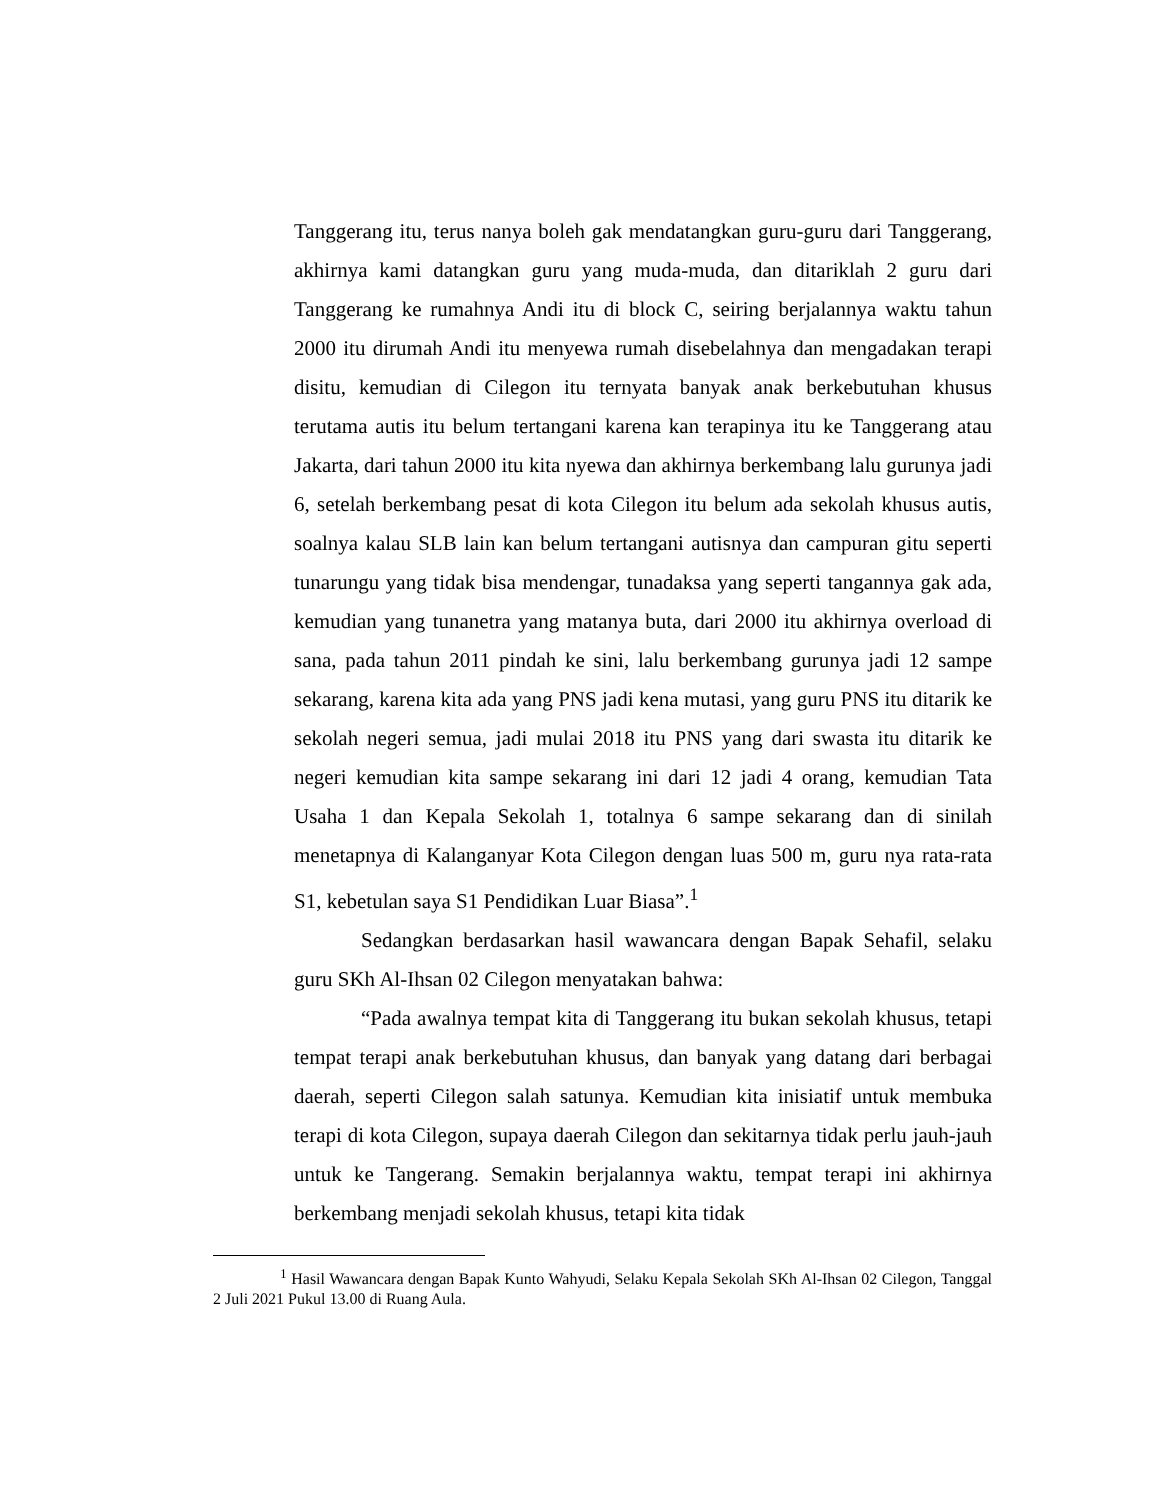Tanggerang itu, terus nanya boleh gak mendatangkan guru-guru dari Tanggerang, akhirnya kami datangkan guru yang muda-muda, dan ditariklah 2 guru dari Tanggerang ke rumahnya Andi itu di block C, seiring berjalannya waktu tahun 2000 itu dirumah Andi itu menyewa rumah disebelahnya dan mengadakan terapi disitu, kemudian di Cilegon itu ternyata banyak anak berkebutuhan khusus terutama autis itu belum tertangani karena kan terapinya itu ke Tanggerang atau Jakarta, dari tahun 2000 itu kita nyewa dan akhirnya berkembang lalu gurunya jadi 6, setelah berkembang pesat di kota Cilegon itu belum ada sekolah khusus autis, soalnya kalau SLB lain kan belum tertangani autisnya dan campuran gitu seperti tunarungu yang tidak bisa mendengar, tunadaksa yang seperti tangannya gak ada, kemudian yang tunanetra yang matanya buta, dari 2000 itu akhirnya overload di sana, pada tahun 2011 pindah ke sini, lalu berkembang gurunya jadi 12 sampe sekarang, karena kita ada yang PNS jadi kena mutasi, yang guru PNS itu ditarik ke sekolah negeri semua, jadi mulai 2018 itu PNS yang dari swasta itu ditarik ke negeri kemudian kita sampe sekarang ini dari 12 jadi 4 orang, kemudian Tata Usaha 1 dan Kepala Sekolah 1, totalnya 6 sampe sekarang dan di sinilah menetapnya di Kalanganyar Kota Cilegon dengan luas 500 m, guru nya rata-rata S1, kebetulan saya S1 Pendidikan Luar Biasa”.<sup>1</sup>
Sedangkan berdasarkan hasil wawancara dengan Bapak Sehafil, selaku guru SKh Al-Ihsan 02 Cilegon menyatakan bahwa:
“Pada awalnya tempat kita di Tanggerang itu bukan sekolah khusus, tetapi tempat terapi anak berkebutuhan khusus, dan banyak yang datang dari berbagai daerah, seperti Cilegon salah satunya. Kemudian kita inisiatif untuk membuka terapi di kota Cilegon, supaya daerah Cilegon dan sekitarnya tidak perlu jauh-jauh untuk ke Tangerang. Semakin berjalannya waktu, tempat terapi ini akhirnya berkembang menjadi sekolah khusus, tetapi kita tidak
<sup>1</sup> Hasil Wawancara dengan Bapak Kunto Wahyudi, Selaku Kepala Sekolah SKh Al-Ihsan 02 Cilegon, Tanggal 2 Juli 2021 Pukul 13.00 di Ruang Aula.